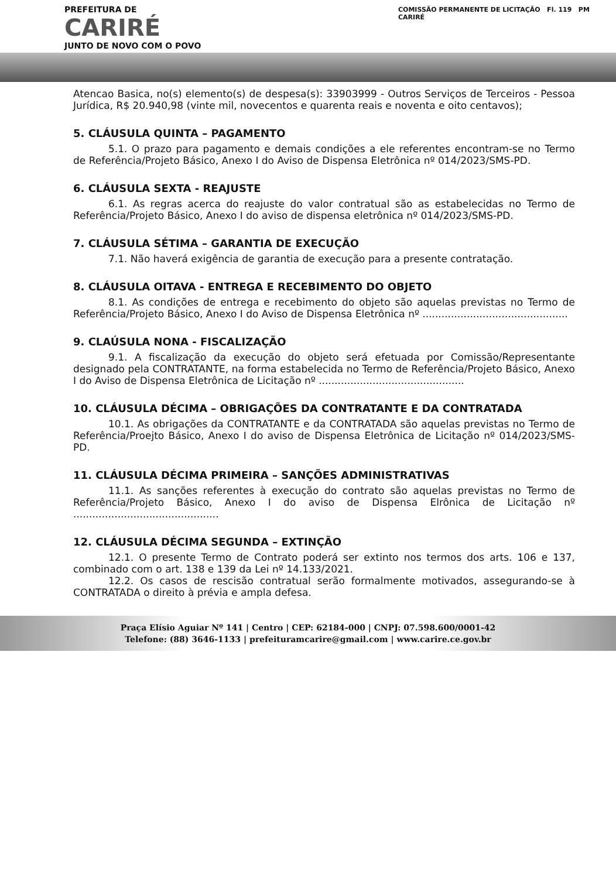PREFEITURA DE
CARIRÉ
JUNTO DE NOVO COM O POVO
COMISSÃO PERMANENTE DE LICITAÇÃO Fl. 119 PM CARIRÉ
Atencao Basica, no(s) elemento(s) de despesa(s): 33903999 - Outros Serviços de Terceiros - Pessoa Jurídica, R$ 20.940,98 (vinte mil, novecentos e quarenta reais e noventa e oito centavos);
5. CLÁUSULA QUINTA – PAGAMENTO
5.1. O prazo para pagamento e demais condições a ele referentes encontram-se no Termo de Referência/Projeto Básico, Anexo I do Aviso de Dispensa Eletrônica nº 014/2023/SMS-PD.
6. CLÁUSULA SEXTA - REAJUSTE
6.1. As regras acerca do reajuste do valor contratual são as estabelecidas no Termo de Referência/Projeto Básico, Anexo I do aviso de dispensa eletrônica nº 014/2023/SMS-PD.
7. CLÁUSULA SÉTIMA – GARANTIA DE EXECUÇÃO
7.1. Não haverá exigência de garantia de execução para a presente contratação.
8. CLÁUSULA OITAVA - ENTREGA E RECEBIMENTO DO OBJETO
8.1. As condições de entrega e recebimento do objeto são aquelas previstas no Termo de Referência/Projeto Básico, Anexo I do Aviso de Dispensa Eletrônica nº ..............................................
9. CLAÚSULA NONA - FISCALIZAÇÃO
9.1. A fiscalização da execução do objeto será efetuada por Comissão/Representante designado pela CONTRATANTE, na forma estabelecida no Termo de Referência/Projeto Básico, Anexo I do Aviso de Dispensa Eletrônica de Licitação nº ..............................................
10. CLÁUSULA DÉCIMA – OBRIGAÇÕES DA CONTRATANTE E DA CONTRATADA
10.1. As obrigações da CONTRATANTE e da CONTRATADA são aquelas previstas no Termo de Referência/Proejto Básico, Anexo I do aviso de Dispensa Eletrônica de Licitação nº 014/2023/SMS-PD.
11. CLÁUSULA DÉCIMA PRIMEIRA – SANÇÕES ADMINISTRATIVAS
11.1. As sanções referentes à execução do contrato são aquelas previstas no Termo de Referência/Projeto Básico, Anexo I do aviso de Dispensa Elrônica de Licitação nº ..............................................
12. CLÁUSULA DÉCIMA SEGUNDA – EXTINÇÃO
12.1. O presente Termo de Contrato poderá ser extinto nos termos dos arts. 106 e 137, combinado com o art. 138 e 139 da Lei nº 14.133/2021.
12.2. Os casos de rescisão contratual serão formalmente motivados, assegurando-se à CONTRATADA o direito à prévia e ampla defesa.
Praça Elísio Aguiar Nº 141 | Centro | CEP: 62184-000 | CNPJ: 07.598.600/0001-42
Telefone: (88) 3646-1133 | prefeituramcarire@gmail.com | www.carire.ce.gov.br